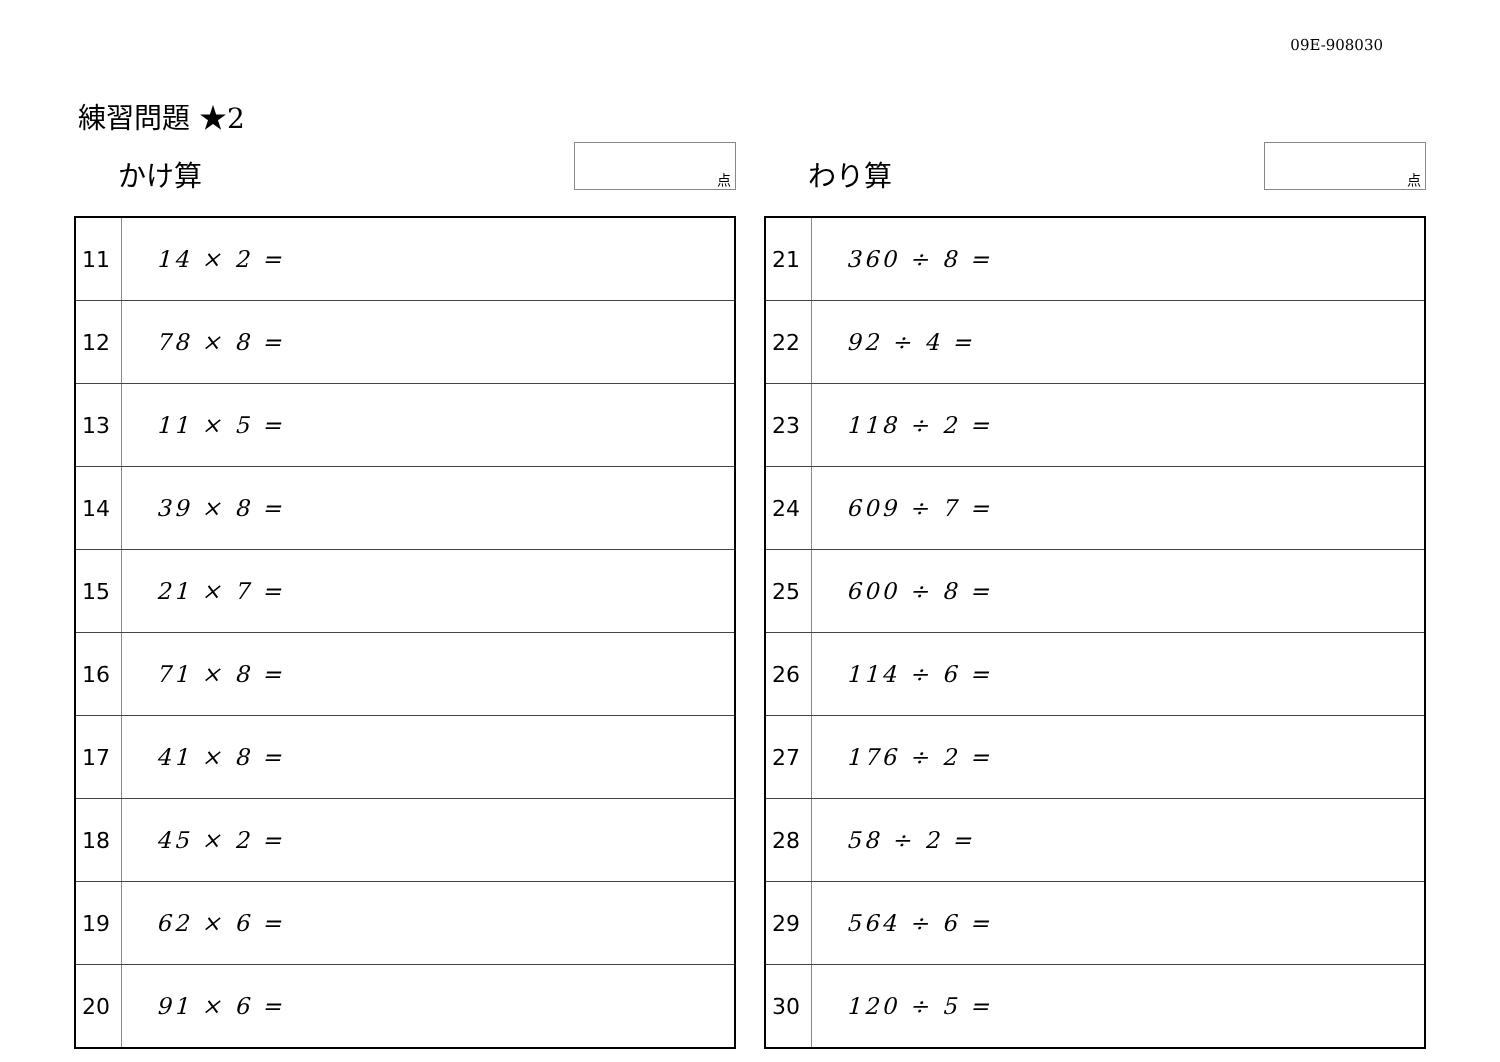09E-908030
練習問題 ★2
かけ算
点
| 11 | 14 × 2 = |
| 12 | 78 × 8 = |
| 13 | 11 × 5 = |
| 14 | 39 × 8 = |
| 15 | 21 × 7 = |
| 16 | 71 × 8 = |
| 17 | 41 × 8 = |
| 18 | 45 × 2 = |
| 19 | 62 × 6 = |
| 20 | 91 × 6 = |
わり算
点
| 21 | 360 ÷ 8 = |
| 22 | 92 ÷ 4 = |
| 23 | 118 ÷ 2 = |
| 24 | 609 ÷ 7 = |
| 25 | 600 ÷ 8 = |
| 26 | 114 ÷ 6 = |
| 27 | 176 ÷ 2 = |
| 28 | 58 ÷ 2 = |
| 29 | 564 ÷ 6 = |
| 30 | 120 ÷ 5 = |